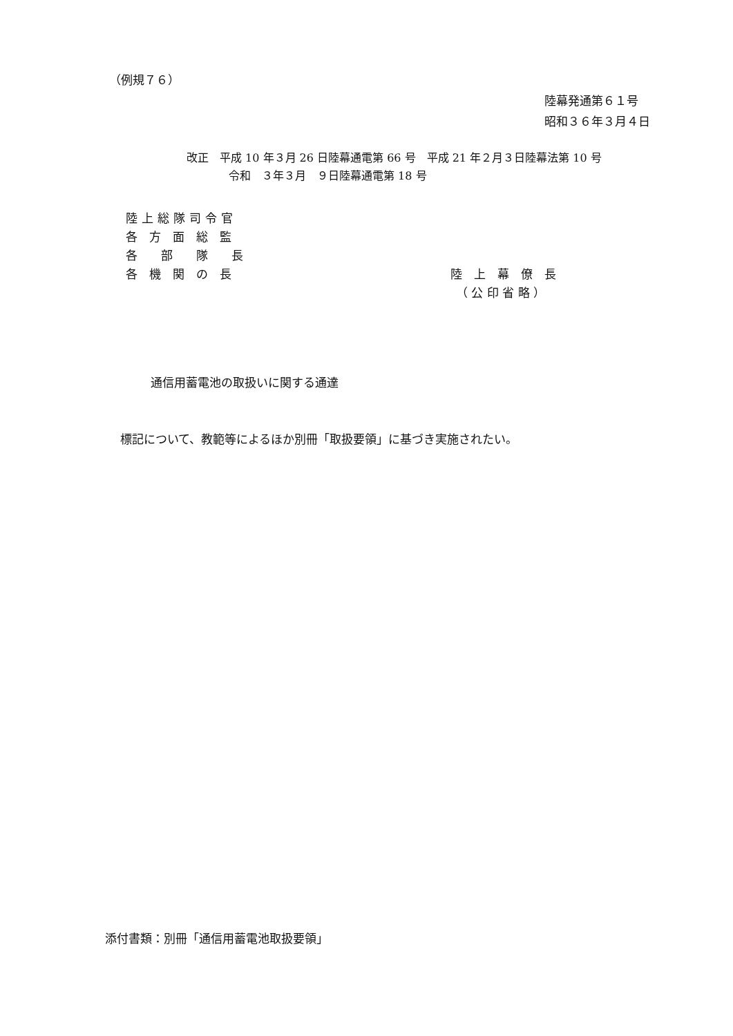（例規７６）
陸幕発通第６１号
昭和３６年３月４日
改正　平成 10 年３月 26 日陸幕通電第 66 号　平成 21 年２月３日陸幕法第 10 号
令和　３年３月　９日陸幕通電第 18 号
陸上総隊司令官
各　方　面　総　監
各　　部　　隊　　長
各　機　関　の　長
陸　上　幕　僚　長
（ 公 印 省 略 ）
通信用蓄電池の取扱いに関する通達
標記について、教範等によるほか別冊「取扱要領」に基づき実施されたい。
添付書類：別冊「通信用蓄電池取扱要領」